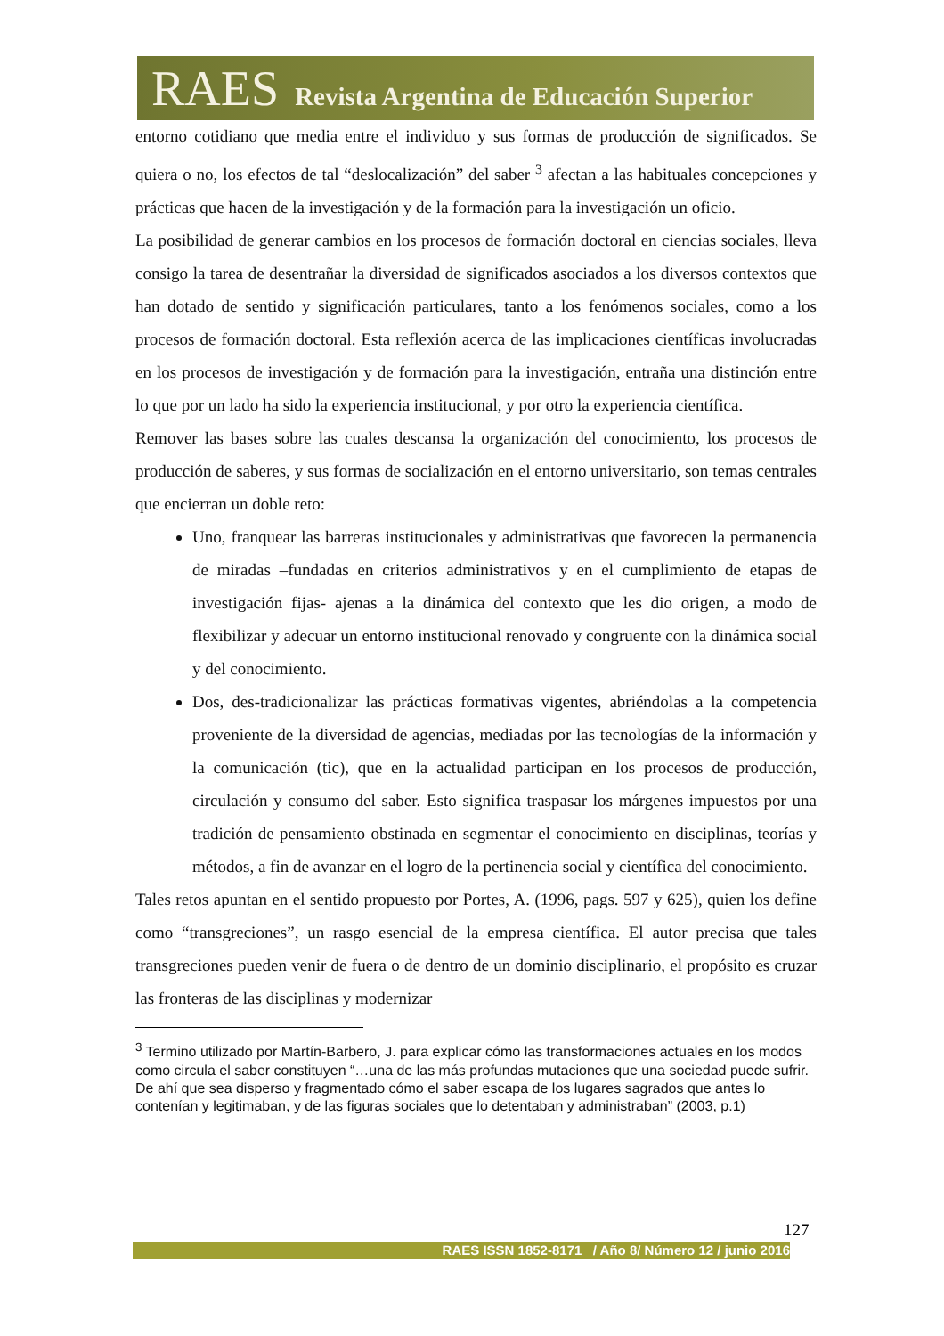RAES Revista Argentina de Educación Superior
entorno cotidiano que media entre el individuo y sus formas de producción de significados. Se quiera o no, los efectos de tal “deslocalización” del saber <sup>3</sup> afectan a las habituales concepciones y prácticas que hacen de la investigación y de la formación para la investigación un oficio.
La posibilidad de generar cambios en los procesos de formación doctoral en ciencias sociales, lleva consigo la tarea de desentrañar la diversidad de significados asociados a los diversos contextos que han dotado de sentido y significación particulares, tanto a los fenómenos sociales, como a los procesos de formación doctoral. Esta reflexión acerca de las implicaciones científicas involucradas en los procesos de investigación y de formación para la investigación, entraña una distinción entre lo que por un lado ha sido la experiencia institucional, y por otro la experiencia científica.
Remover las bases sobre las cuales descansa la organización del conocimiento, los procesos de producción de saberes, y sus formas de socialización en el entorno universitario, son temas centrales que encierran un doble reto:
Uno, franquear las barreras institucionales y administrativas que favorecen la permanencia de miradas –fundadas en criterios administrativos y en el cumplimiento de etapas de investigación fijas- ajenas a la dinámica del contexto que les dio origen, a modo de flexibilizar y adecuar un entorno institucional renovado y congruente con la dinámica social y del conocimiento.
Dos, des-tradicionalizar las prácticas formativas vigentes, abriéndolas a la competencia proveniente de la diversidad de agencias, mediadas por las tecnologías de la información y la comunicación (tic), que en la actualidad participan en los procesos de producción, circulación y consumo del saber. Esto significa traspasar los márgenes impuestos por una tradición de pensamiento obstinada en segmentar el conocimiento en disciplinas, teorías y métodos, a fin de avanzar en el logro de la pertinencia social y científica del conocimiento.
Tales retos apuntan en el sentido propuesto por Portes, A. (1996, pags. 597 y 625), quien los define como “transgreciones”, un rasgo esencial de la empresa científica. El autor precisa que tales transgreciones pueden venir de fuera o de dentro de un dominio disciplinario, el propósito es cruzar las fronteras de las disciplinas y modernizar
<sup>3</sup> Termino utilizado por Martín-Barbero, J. para explicar cómo las transformaciones actuales en los modos como circula el saber constituyen “…una de las más profundas mutaciones que una sociedad puede sufrir. De ahí que sea disperso y fragmentado cómo el saber escapa de los lugares sagrados que antes lo contenían y legitimaban, y de las figuras sociales que lo detentaban y administraban” (2003, p.1)
127
RAES ISSN 1852-8171 / Año 8/ Número 12 / junio 2016